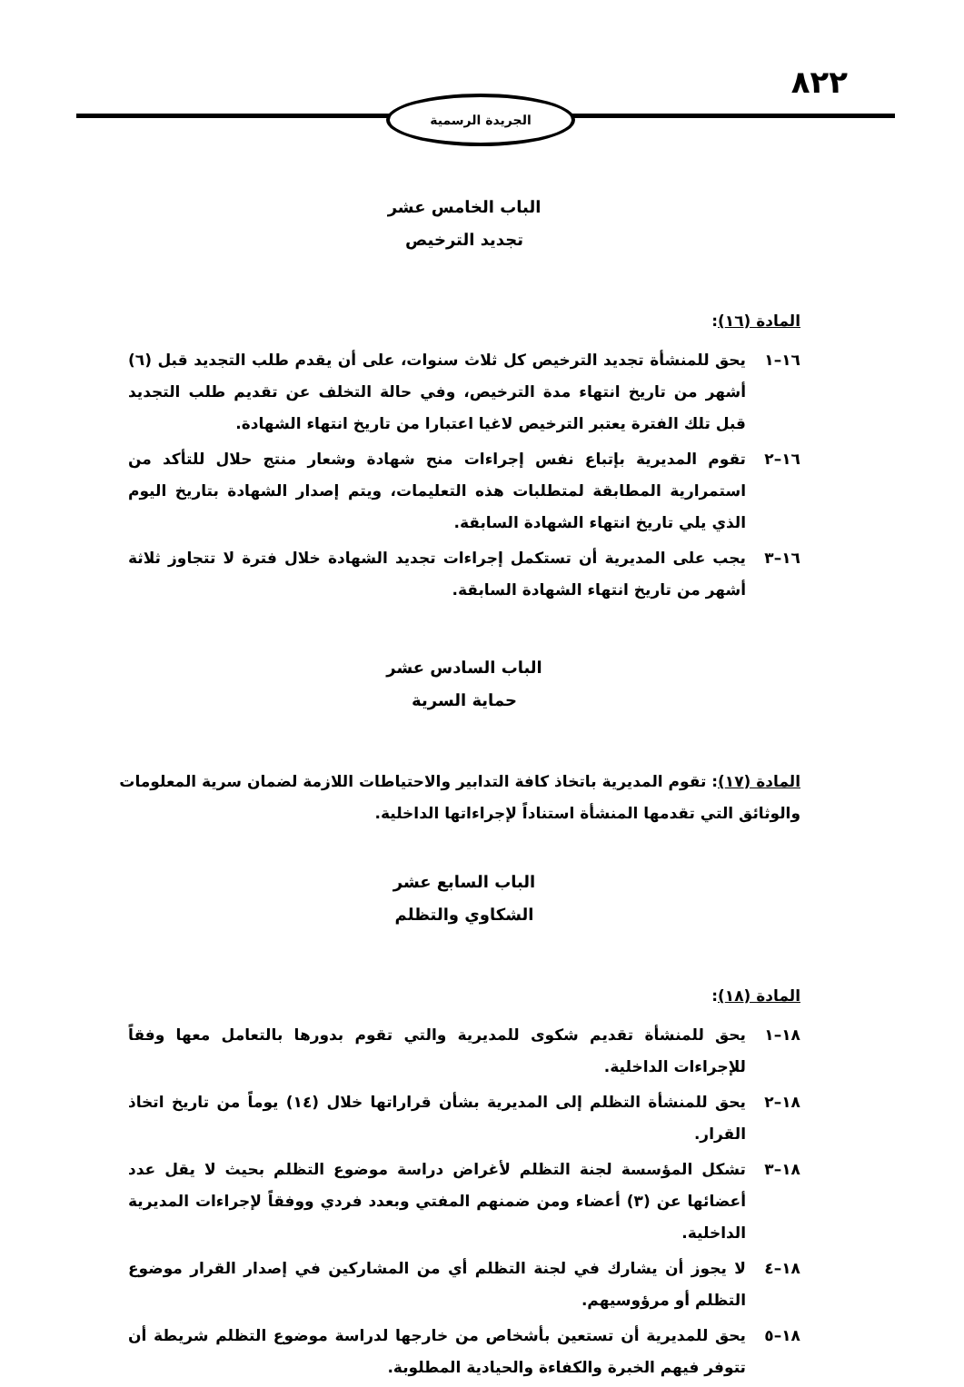٨٢٢
الجريدة الرسمية
الباب الخامس عشر
تجديد الترخيص
المادة (١٦):
١٦–١ يحق للمنشأة تجديد الترخيص كل ثلاث سنوات، على أن يقدم طلب التجديد قبل (٦) أشهر من تاريخ انتهاء مدة الترخيص، وفي حالة التخلف عن تقديم طلب التجديد قبل تلك الفترة يعتبر الترخيص لاغيا اعتبارا من تاريخ انتهاء الشهادة.
١٦–٢ تقوم المديرية بإتباع نفس إجراءات منح شهادة وشعار منتج حلال للتأكد من استمرارية المطابقة لمتطلبات هذه التعليمات، ويتم إصدار الشهادة بتاريخ اليوم الذي يلي تاريخ انتهاء الشهادة السابقة.
١٦–٣ يجب على المديرية أن تستكمل إجراءات تجديد الشهادة خلال فترة لا تتجاوز ثلاثة أشهر من تاريخ انتهاء الشهادة السابقة.
الباب السادس عشر
حماية السرية
المادة (١٧): تقوم المديرية باتخاذ كافة التدابير والاحتياطات اللازمة لضمان سرية المعلومات والوثائق التي تقدمها المنشأة استناداً لإجراءاتها الداخلية.
الباب السابع عشر
الشكاوي والتظلم
المادة (١٨):
١٨–١ يحق للمنشأة تقديم شكوى للمديرية والتي تقوم بدورها بالتعامل معها وفقاً للإجراءات الداخلية.
١٨–٢ يحق للمنشأة التظلم إلى المديرية بشأن قراراتها خلال (١٤) يوماً من تاريخ اتخاذ القرار.
١٨–٣ تشكل المؤسسة لجنة التظلم لأغراض دراسة موضوع التظلم بحيث لا يقل عدد أعضائها عن (٣) أعضاء ومن ضمنهم المفتي وبعدد فردي ووفقاً لإجراءات المديرية الداخلية.
١٨–٤ لا يجوز أن يشارك في لجنة التظلم أي من المشاركين في إصدار القرار موضوع التظلم أو مرؤوسيهم.
١٨–٥ يحق للمديرية أن تستعين بأشخاص من خارجها لدراسة موضوع التظلم شريطة أن تتوفر فيهم الخبرة والكفاءة والحيادية المطلوبة.